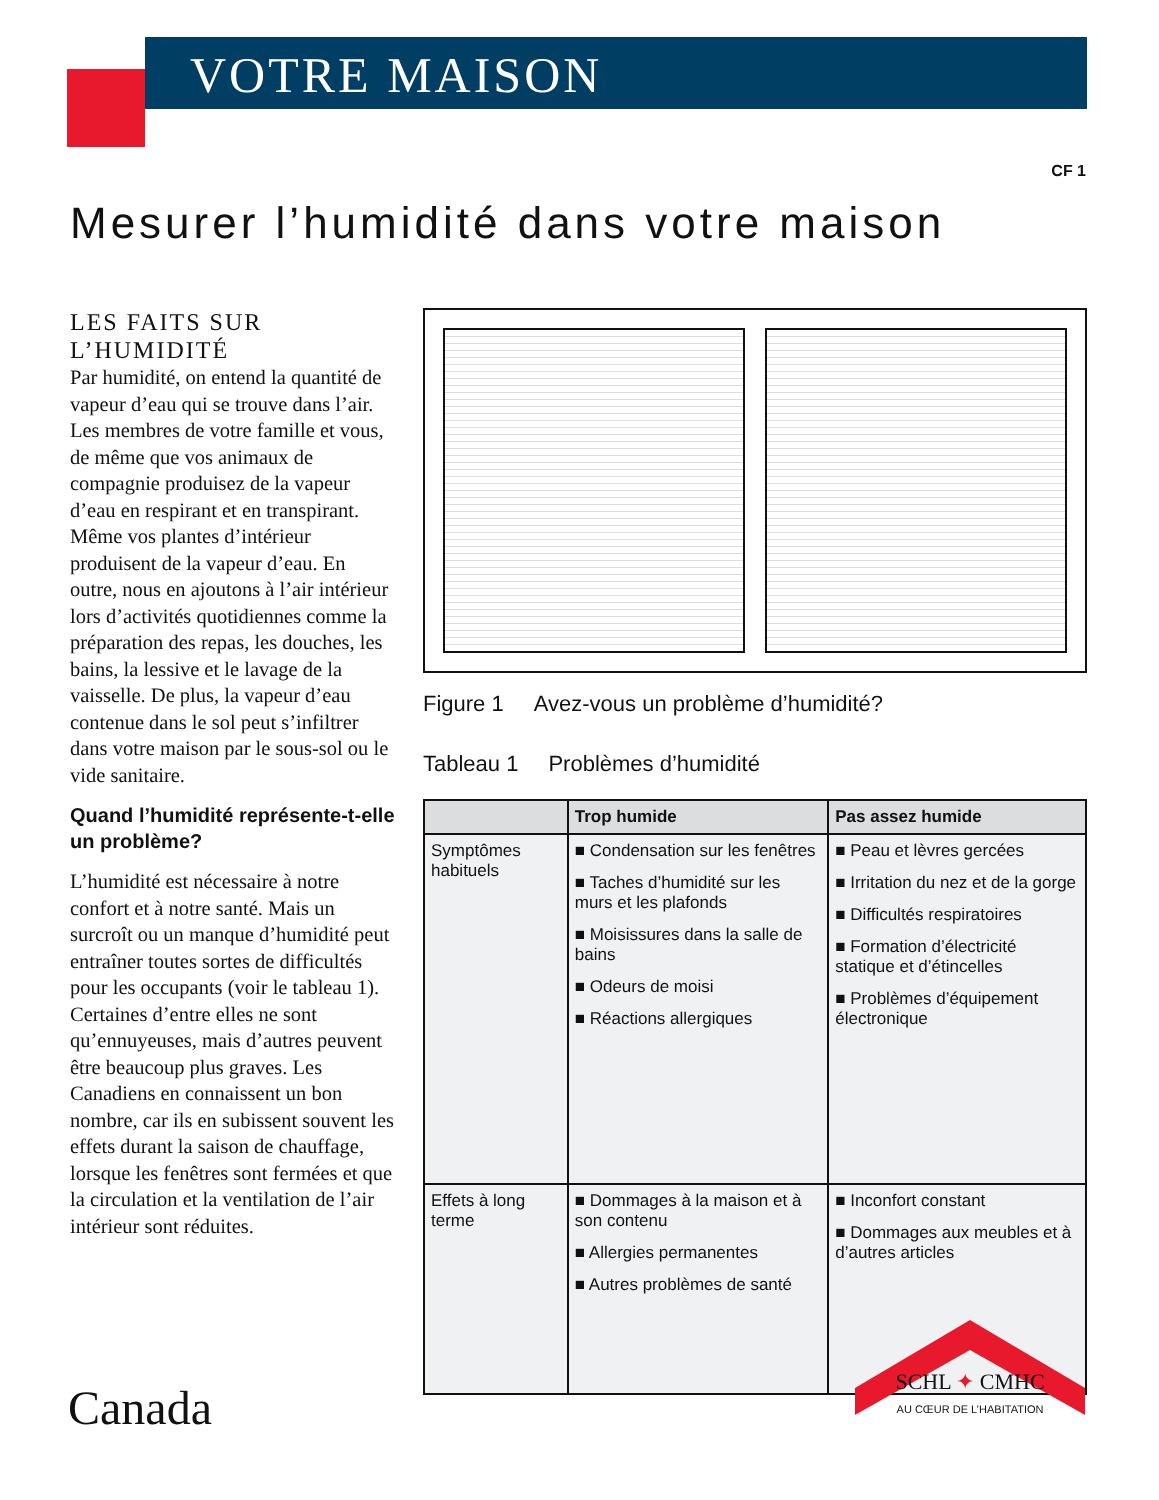VOTRE MAISON
CF 1
Mesurer l’humidité dans votre maison
LES FAITS SUR L’HUMIDITÉ
Par humidité, on entend la quantité de vapeur d’eau qui se trouve dans l’air. Les membres de votre famille et vous, de même que vos animaux de compagnie produisez de la vapeur d’eau en respirant et en transpirant. Même vos plantes d’intérieur produisent de la vapeur d’eau. En outre, nous en ajoutons à l’air intérieur lors d’activités quotidiennes comme la préparation des repas, les douches, les bains, la lessive et le lavage de la vaisselle. De plus, la vapeur d’eau contenue dans le sol peut s’infiltrer dans votre maison par le sous-sol ou le vide sanitaire.
Quand l’humidité représente-t-elle un problème?
L’humidité est nécessaire à notre confort et à notre santé. Mais un surcroît ou un manque d’humidité peut entraîner toutes sortes de difficultés pour les occupants (voir le tableau 1). Certaines d’entre elles ne sont qu’ennuyeuses, mais d’autres peuvent être beaucoup plus graves. Les Canadiens en connaissent un bon nombre, car ils en subissent souvent les effets durant la saison de chauffage, lorsque les fenêtres sont fermées et que la circulation et la ventilation de l’air intérieur sont réduites.
Figure 1 Avez-vous un problème d’humidité?
Tableau 1 Problèmes d’humidité
| | Trop humide | Pas assez humide |
| --- | --- | --- |
| Symptômes habituels | ■ Condensation sur les fenêtres ■ Taches d’humidité sur les murs et les plafonds ■ Moisissures dans la salle de bains ■ Odeurs de moisi ■ Réactions allergiques | ■ Peau et lèvres gercées ■ Irritation du nez et de la gorge ■ Difficultés respiratoires ■ Formation d’électricité statique et d’étincelles ■ Problèmes d’équipement électronique |
| Effets à long terme | ■ Dommages à la maison et à son contenu ■ Allergies permanentes ■ Autres problèmes de santé | ■ Inconfort constant ■ Dommages aux meubles et à d’autres articles |
Canada
SCHL ✦ CMHC
AU CŒUR DE L’HABITATION